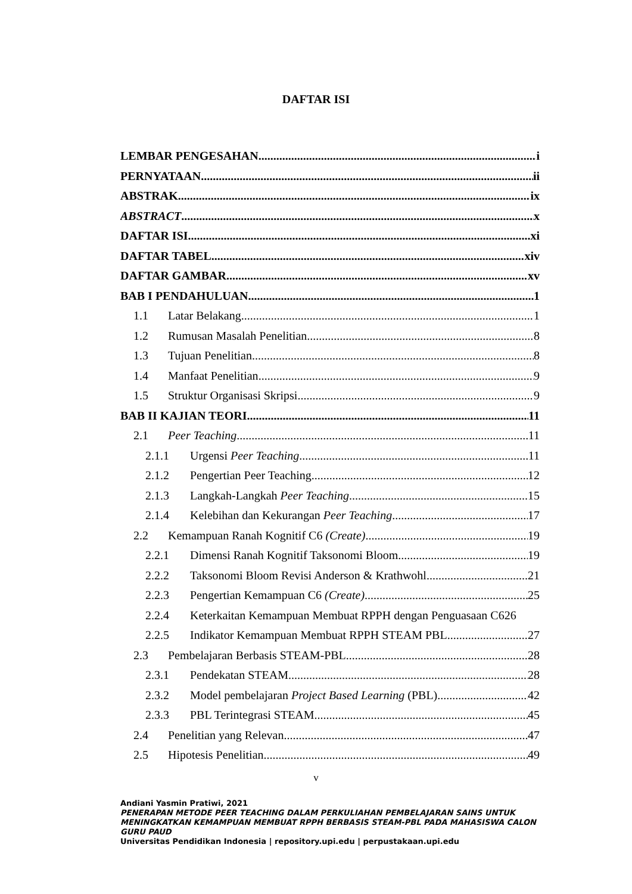DAFTAR ISI
LEMBAR PENGESAHAN i
PERNYATAAN ii
ABSTRAK ix
ABSTRACT x
DAFTAR ISI xi
DAFTAR TABEL xiv
DAFTAR GAMBAR xv
BAB I PENDAHULUAN 1
1.1 Latar Belakang 1
1.2 Rumusan Masalah Penelitian 8
1.3 Tujuan Penelitian 8
1.4 Manfaat Penelitian 9
1.5 Struktur Organisasi Skripsi 9
BAB II KAJIAN TEORI 11
2.1 Peer Teaching 11
2.1.1 Urgensi Peer Teaching 11
2.1.2 Pengertian Peer Teaching 12
2.1.3 Langkah-Langkah Peer Teaching 15
2.1.4 Kelebihan dan Kekurangan Peer Teaching 17
2.2 Kemampuan Ranah Kognitif C6 (Create) 19
2.2.1 Dimensi Ranah Kognitif Taksonomi Bloom 19
2.2.2 Taksonomi Bloom Revisi Anderson & Krathwohl 21
2.2.3 Pengertian Kemampuan C6 (Create) 25
2.2.4 Keterkaitan Kemampuan Membuat RPPH dengan Penguasaan C6 26
2.2.5 Indikator Kemampuan Membuat RPPH STEAM PBL 27
2.3 Pembelajaran Berbasis STEAM-PBL 28
2.3.1 Pendekatan STEAM 28
2.3.2 Model pembelajaran Project Based Learning (PBL) 42
2.3.3 PBL Terintegrasi STEAM 45
2.4 Penelitian yang Relevan 47
2.5 Hipotesis Penelitian 49
v
Andiani Yasmin Pratiwi, 2021
PENERAPAN METODE PEER TEACHING DALAM PERKULIAHAN PEMBELAJARAN SAINS UNTUK MENINGKATKAN KEMAMPUAN MEMBUAT RPPH BERBASIS STEAM-PBL PADA MAHASISWA CALON GURU PAUD
Universitas Pendidikan Indonesia | repository.upi.edu | perpustakaan.upi.edu